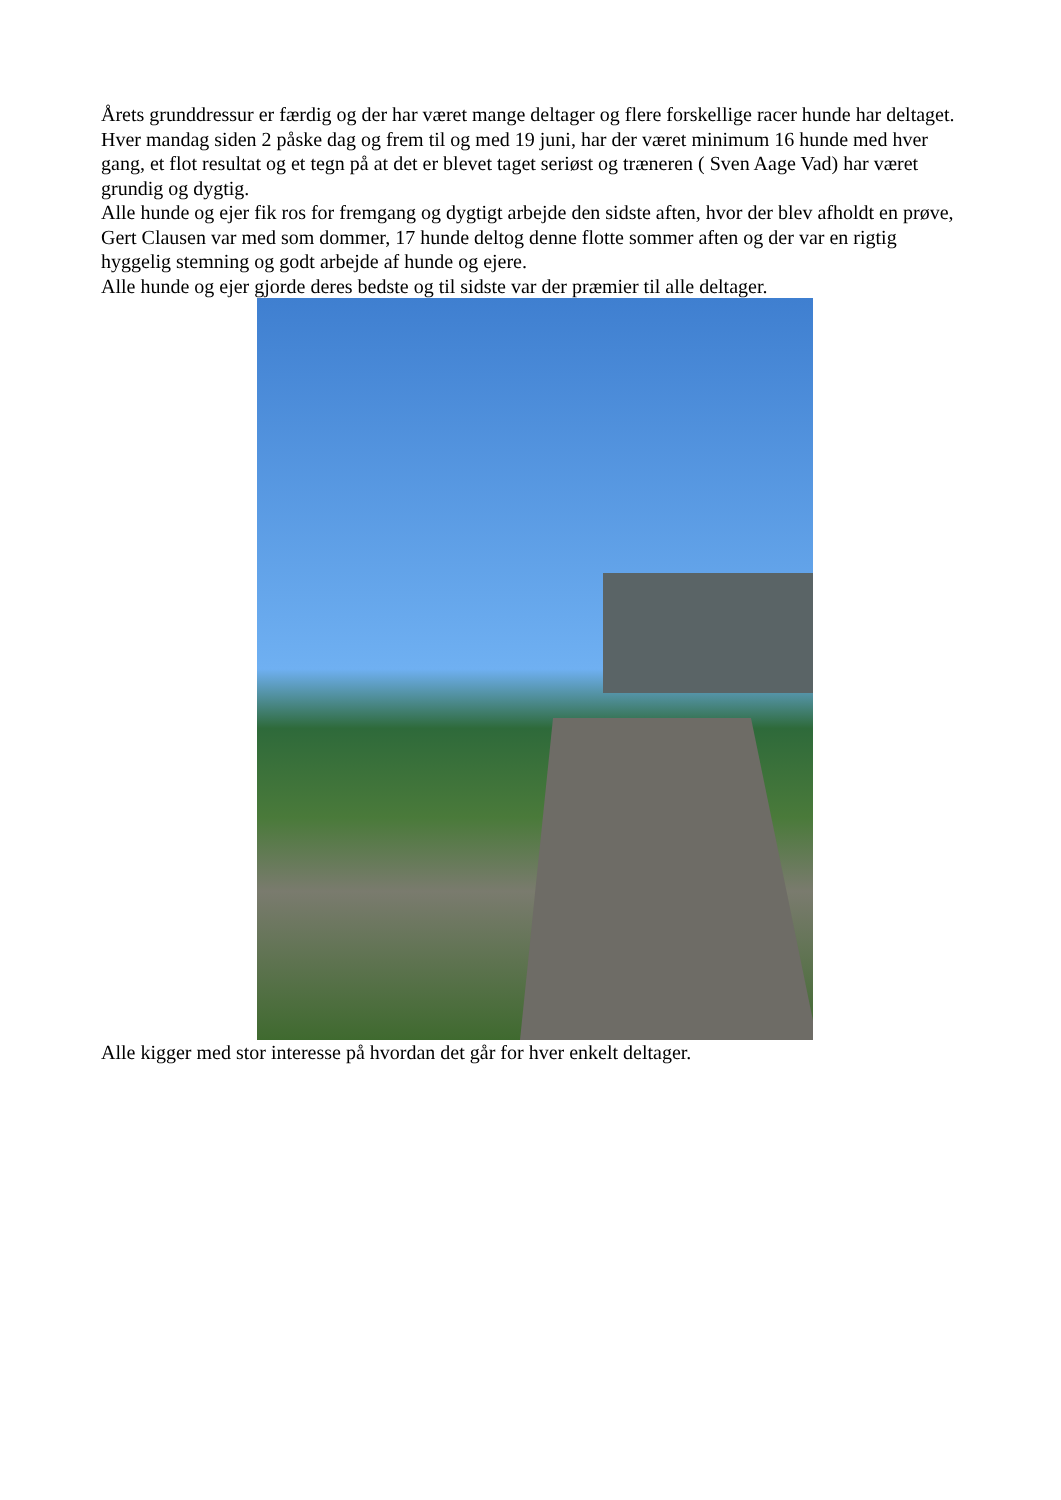Årets grunddressur er færdig og der har været mange deltager og flere forskellige racer hunde har deltaget. Hver mandag siden 2 påske dag og frem til og med 19 juni, har der været minimum 16 hunde med hver gang, et flot resultat og et tegn på at det er blevet taget seriøst og træneren ( Sven Aage Vad) har været grundig og dygtig.
Alle hunde og ejer fik ros for fremgang og dygtigt arbejde den sidste aften, hvor der blev afholdt en prøve, Gert Clausen var med som dommer, 17 hunde deltog denne flotte sommer aften og der var en rigtig hyggelig stemning og godt arbejde af hunde og ejere.
Alle hunde og ejer gjorde deres bedste og til sidste var der præmier til alle deltager.
Alle kigger med stor interesse på hvordan det går for hver enkelt deltager.